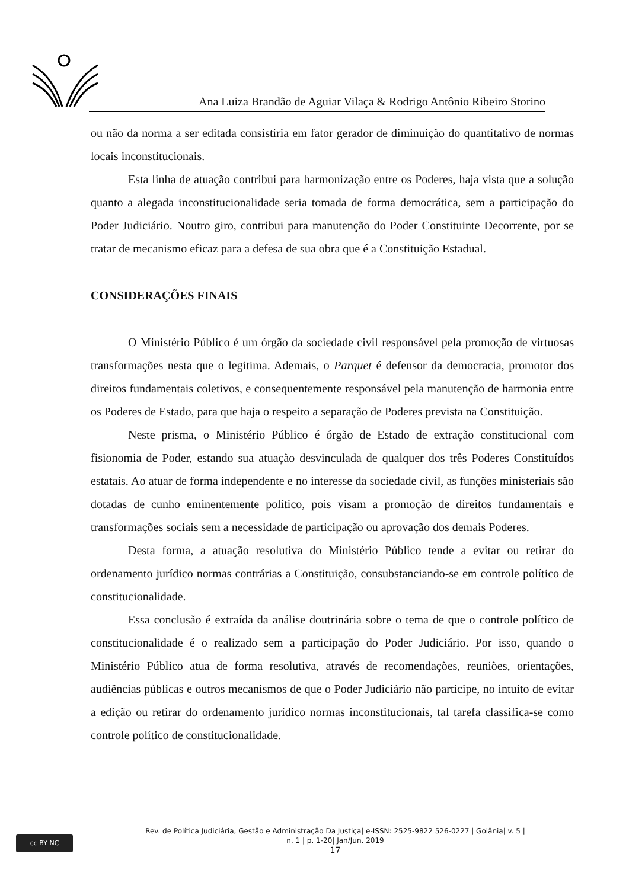Ana Luiza Brandão de Aguiar Vilaça & Rodrigo Antônio Ribeiro Storino
ou não da norma a ser editada consistiria em fator gerador de diminuição do quantitativo de normas locais inconstitucionais.
Esta linha de atuação contribui para harmonização entre os Poderes, haja vista que a solução quanto a alegada inconstitucionalidade seria tomada de forma democrática, sem a participação do Poder Judiciário. Noutro giro, contribui para manutenção do Poder Constituinte Decorrente, por se tratar de mecanismo eficaz para a defesa de sua obra que é a Constituição Estadual.
CONSIDERAÇÕES FINAIS
O Ministério Público é um órgão da sociedade civil responsável pela promoção de virtuosas transformações nesta que o legitima. Ademais, o Parquet é defensor da democracia, promotor dos direitos fundamentais coletivos, e consequentemente responsável pela manutenção de harmonia entre os Poderes de Estado, para que haja o respeito a separação de Poderes prevista na Constituição.
Neste prisma, o Ministério Público é órgão de Estado de extração constitucional com fisionomia de Poder, estando sua atuação desvinculada de qualquer dos três Poderes Constituídos estatais. Ao atuar de forma independente e no interesse da sociedade civil, as funções ministeriais são dotadas de cunho eminentemente político, pois visam a promoção de direitos fundamentais e transformações sociais sem a necessidade de participação ou aprovação dos demais Poderes.
Desta forma, a atuação resolutiva do Ministério Público tende a evitar ou retirar do ordenamento jurídico normas contrárias a Constituição, consubstanciando-se em controle político de constitucionalidade.
Essa conclusão é extraída da análise doutrinária sobre o tema de que o controle político de constitucionalidade é o realizado sem a participação do Poder Judiciário. Por isso, quando o Ministério Público atua de forma resolutiva, através de recomendações, reuniões, orientações, audiências públicas e outros mecanismos de que o Poder Judiciário não participe, no intuito de evitar a edição ou retirar do ordenamento jurídico normas inconstitucionais, tal tarefa classifica-se como controle político de constitucionalidade.
cc BY NC
Rev. de Política Judiciária, Gestão e Administração Da Justiça| e-ISSN: 2525-9822 526-0227 | Goiânia| v. 5 |
n. 1 | p. 1-20| Jan/Jun. 2019
17